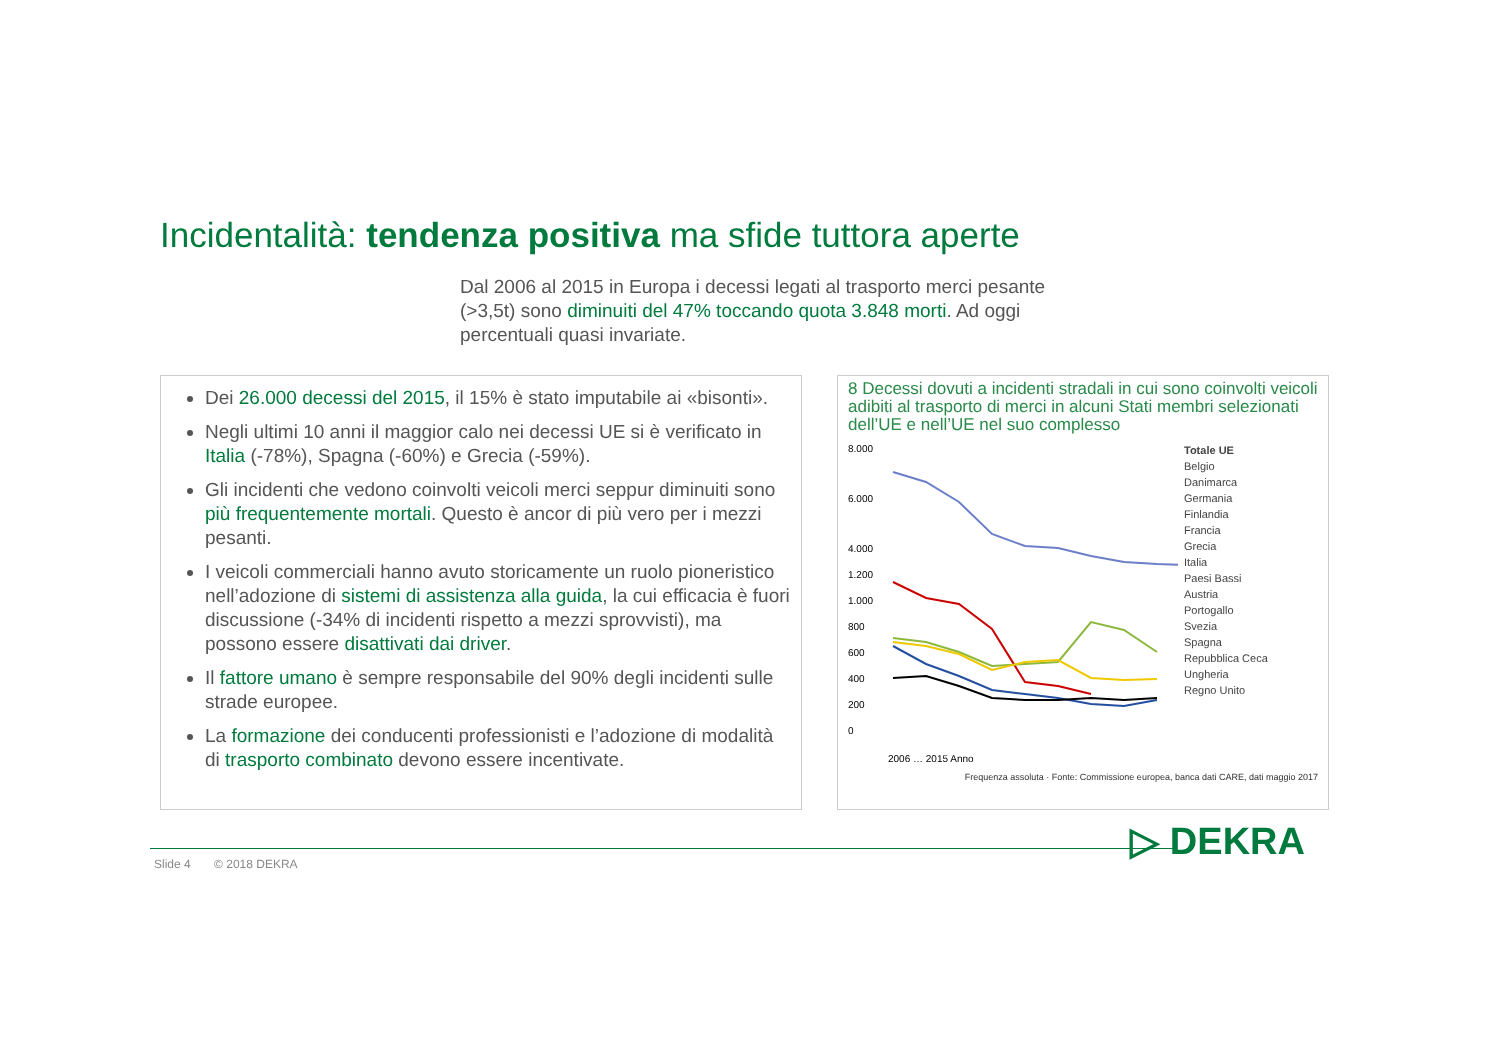Incidentalità: tendenza positiva ma sfide tuttora aperte
Dal 2006 al 2015 in Europa i decessi legati al trasporto merci pesante (>3,5t) sono diminuiti del 47% toccando quota 3.848 morti. Ad oggi percentuali quasi invariate.
Dei 26.000 decessi del 2015, il 15% è stato imputabile ai «bisonti».
Negli ultimi 10 anni il maggior calo nei decessi UE si è verificato in Italia (-78%), Spagna (-60%) e Grecia (-59%).
Gli incidenti che vedono coinvolti veicoli merci seppur diminuiti sono più frequentemente mortali. Questo è ancor di più vero per i mezzi pesanti.
I veicoli commerciali hanno avuto storicamente un ruolo pioneristico nell’adozione di sistemi di assistenza alla guida, la cui efficacia è fuori discussione (-34% di incidenti rispetto a mezzi sprovvisti), ma possono essere disattivati dai driver.
Il fattore umano è sempre responsabile del 90% degli incidenti sulle strade europee.
La formazione dei conducenti professionisti e l’adozione di modalità di trasporto combinato devono essere incentivate.
8 Decessi dovuti a incidenti stradali in cui sono coinvolti veicoli adibiti al trasporto di merci in alcuni Stati membri selezionati dell’UE e nell’UE nel suo complesso
8.000
6.000
4.000
1.200
1.000
800
600
400
200
0
2006 … 2015 Anno
Totale UE
Belgio
Danimarca
Germania
Finlandia
Francia
Grecia
Italia
Paesi Bassi
Austria
Portogallo
Svezia
Spagna
Repubblica Ceca
Ungheria
Regno Unito
Frequenza assoluta · Fonte: Commissione europea, banca dati CARE, dati maggio 2017
Slide 4 © 2018 DEKRA
▷ DEKRA